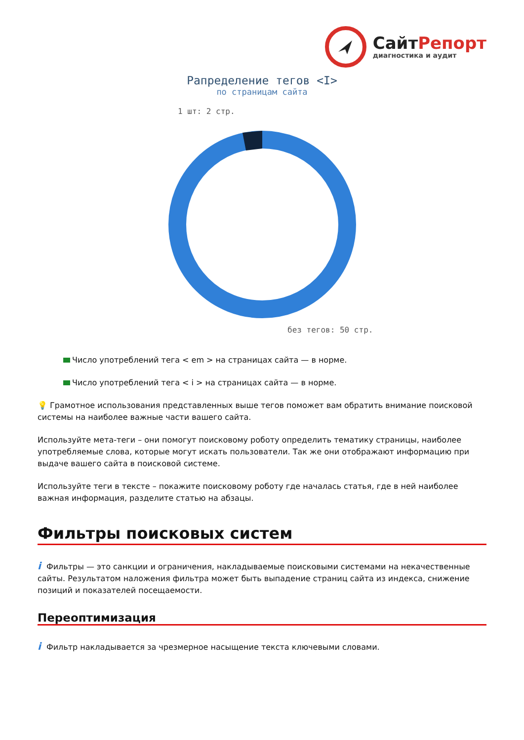СайтРепорт
диагностика и аудит
Рапределение тегов <I>
по страницам сайта
1 шт: 2 стр.
без тегов: 50 стр.
Число употреблений тега < em > на страницах сайта — в норме.
Число употреблений тега < i > на страницах сайта — в норме.
💡 Грамотное использования представленных выше тегов поможет вам обратить внимание поисковой системы на наиболее важные части вашего сайта.
Используйте мета-теги – они помогут поисковому роботу определить тематику страницы, наиболее употребляемые слова, которые могут искать пользователи. Так же они отображают информацию при выдаче вашего сайта в поисковой системе.
Используйте теги в тексте – покажите поисковому роботу где началась статья, где в ней наиболее важная информация, разделите статью на абзацы.
Фильтры поисковых систем
i Фильтры — это санкции и ограничения, накладываемые поисковыми системами на некачественные сайты. Результатом наложения фильтра может быть выпадение страниц сайта из индекса, снижение позиций и показателей посещаемости.
Переоптимизация
i Фильтр накладывается за чрезмерное насыщение текста ключевыми словами.